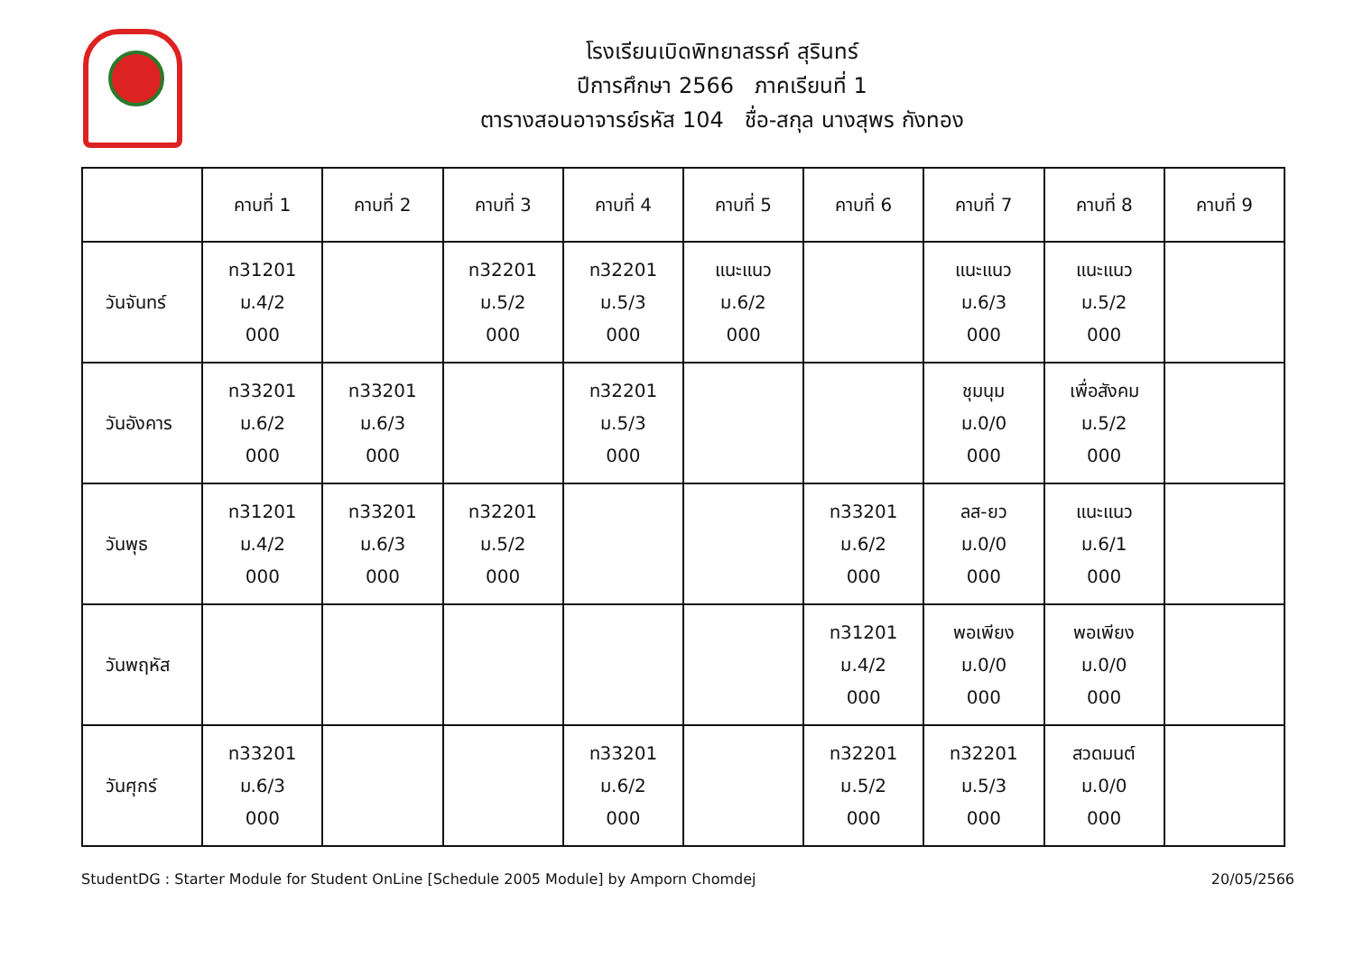โรงเรียนเบิดพิทยาสรรค์ สุรินทร์
ปีการศึกษา 2566 ภาคเรียนที่ 1
ตารางสอนอาจารย์รหัส 104 ชื่อ-สกุล นางสุพร กังทอง
| | คาบที่ 1 | คาบที่ 2 | คาบที่ 3 | คาบที่ 4 | คาบที่ 5 | คาบที่ 6 | คาบที่ 7 | คาบที่ 8 | คาบที่ 9 |
| --- | --- | --- | --- | --- | --- | --- | --- | --- | --- |
| วันจันทร์ | ท31201 ม.4/2 000 | | ท32201 ม.5/2 000 | ท32201 ม.5/3 000 | แนะแนว ม.6/2 000 | | แนะแนว ม.6/3 000 | แนะแนว ม.5/2 000 | |
| วันอังคาร | ท33201 ม.6/2 000 | ท33201 ม.6/3 000 | | ท32201 ม.5/3 000 | | | ชุมนุม ม.0/0 000 | เพื่อสังคม ม.5/2 000 | |
| วันพุธ | ท31201 ม.4/2 000 | ท33201 ม.6/3 000 | ท32201 ม.5/2 000 | | | ท33201 ม.6/2 000 | ลส-ยว ม.0/0 000 | แนะแนว ม.6/1 000 | |
| วันพฤหัส | | | | | | ท31201 ม.4/2 000 | พอเพียง ม.0/0 000 | พอเพียง ม.0/0 000 | |
| วันศุกร์ | ท33201 ม.6/3 000 | | | ท33201 ม.6/2 000 | | ท32201 ม.5/2 000 | ท32201 ม.5/3 000 | สวดมนต์ ม.0/0 000 | |
StudentDG : Starter Module for Student OnLine [Schedule 2005 Module] by Amporn Chomdej 20/05/2566